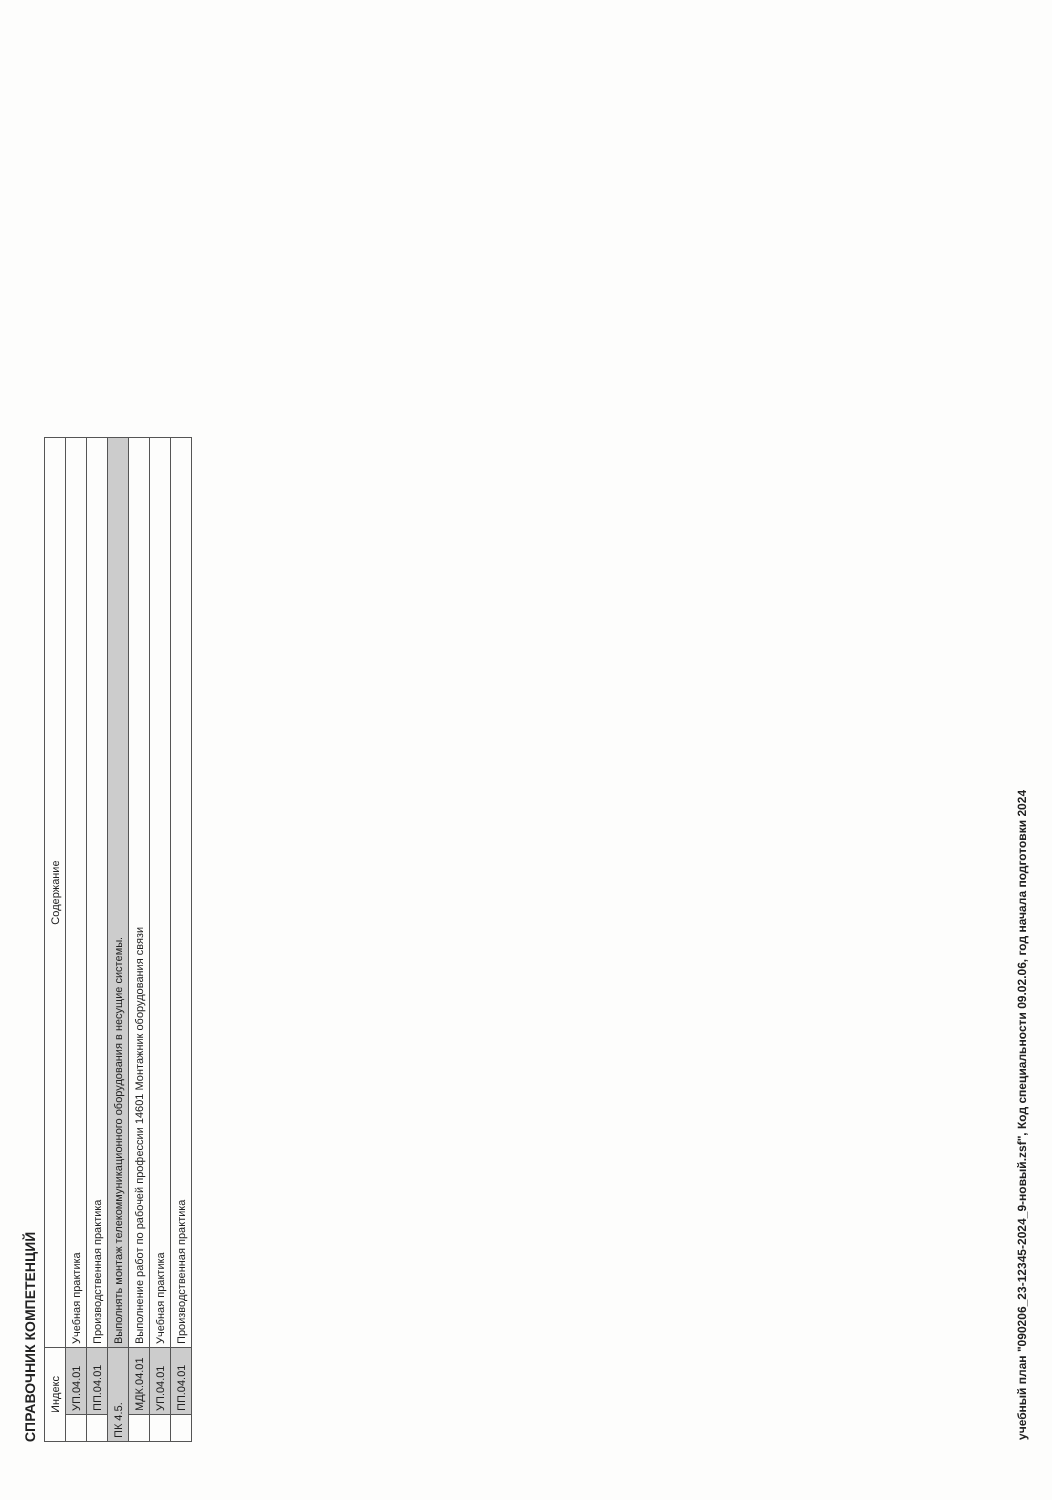СПРАВОЧНИК КОМПЕТЕНЦИЙ
| Индекс | | Содержание |
| --- | --- | --- |
| | УП.04.01 | Учебная практика |
| | ПП.04.01 | Производственная практика |
| ПК 4.5. | | Выполнять монтаж телекоммуникационного оборудования в несущие системы. |
| | МДК.04.01 | Выполнение работ по рабочей профессии 14601 Монтажник оборудования связи |
| | УП.04.01 | Учебная практика |
| | ПП.04.01 | Производственная практика |
учебный план "090206_23-12345-2024_9-новый.zsf", Код специальности 09.02.06, год начала подготовки 2024